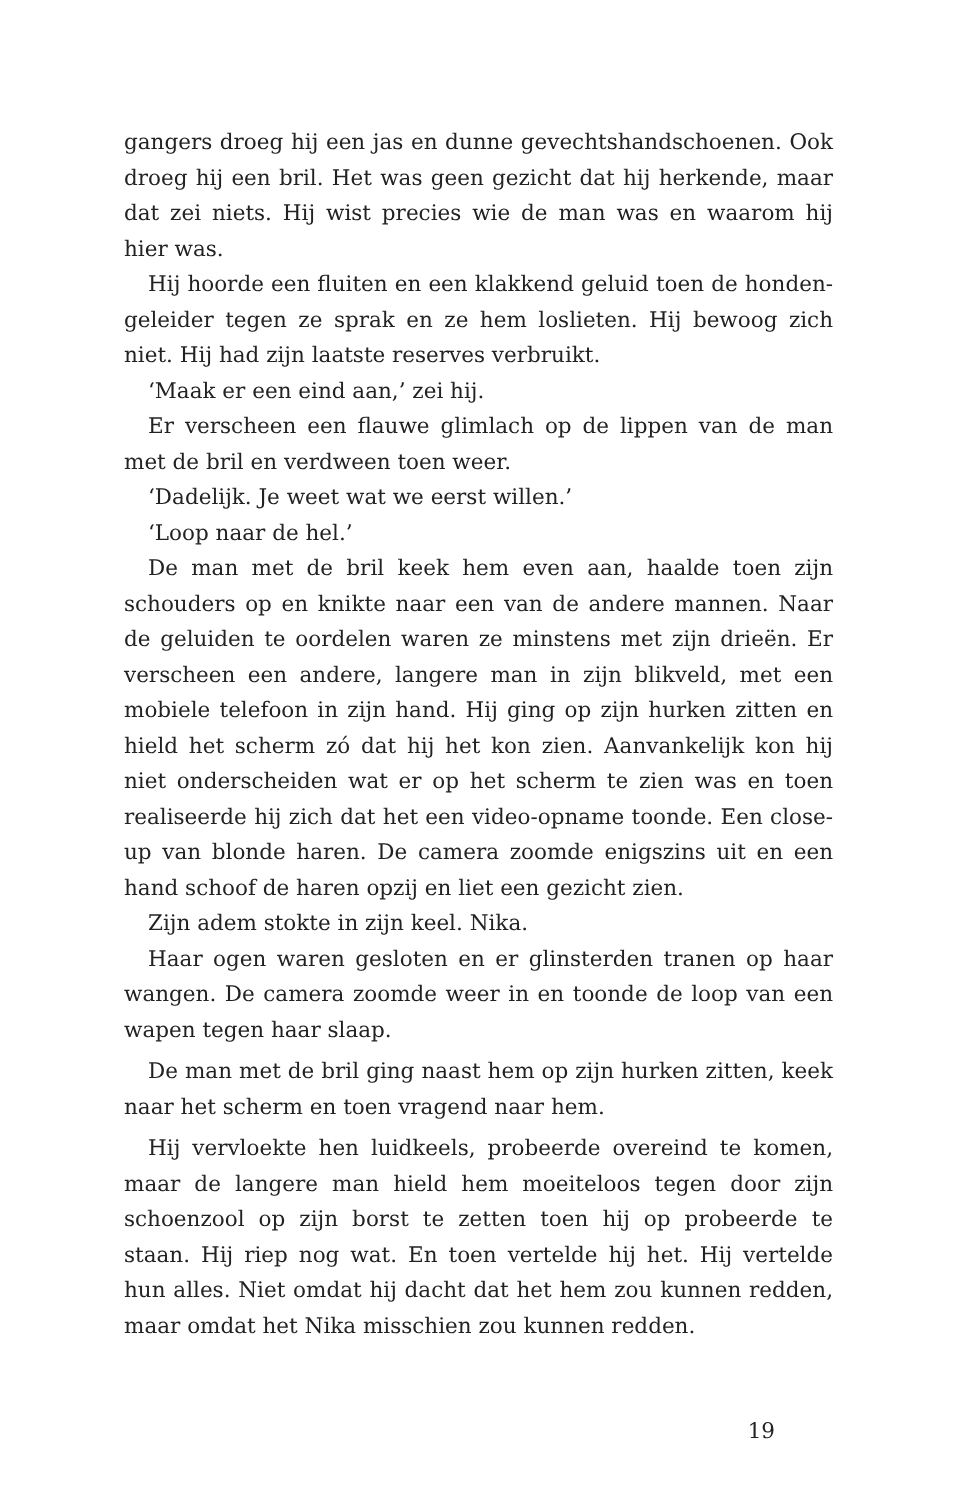gangers droeg hij een jas en dunne gevechtshandschoenen. Ook droeg hij een bril. Het was geen gezicht dat hij herkende, maar dat zei niets. Hij wist precies wie de man was en waarom hij hier was.
Hij hoorde een fluiten en een klakkend geluid toen de honden­geleider tegen ze sprak en ze hem loslieten. Hij bewoog zich niet. Hij had zijn laatste reserves verbruikt.
‘Maak er een eind aan,’ zei hij.
Er verscheen een flauwe glimlach op de lippen van de man met de bril en verdween toen weer.
‘Dadelijk. Je weet wat we eerst willen.’
‘Loop naar de hel.’
De man met de bril keek hem even aan, haalde toen zijn schou­ders op en knikte naar een van de andere mannen. Naar de gelui­den te oordelen waren ze minstens met zijn drieën. Er verscheen een andere, langere man in zijn blikveld, met een mobiele tele­foon in zijn hand. Hij ging op zijn hurken zitten en hield het scherm zó dat hij het kon zien. Aanvankelijk kon hij niet onder­scheiden wat er op het scherm te zien was en toen realiseerde hij zich dat het een video-opname toonde. Een close-up van blonde haren. De camera zoomde enigszins uit en een hand schoof de haren opzij en liet een gezicht zien.
Zijn adem stokte in zijn keel. Nika.
Haar ogen waren gesloten en er glinsterden tranen op haar wangen. De camera zoomde weer in en toonde de loop van een wapen tegen haar slaap.
De man met de bril ging naast hem op zijn hurken zitten, keek naar het scherm en toen vragend naar hem.
Hij vervloekte hen luidkeels, probeerde overeind te komen, maar de langere man hield hem moeiteloos tegen door zijn schoen­zool op zijn borst te zetten toen hij op probeerde te staan. Hij riep nog wat. En toen vertelde hij het. Hij vertelde hun alles. Niet omdat hij dacht dat het hem zou kunnen redden, maar omdat het Nika misschien zou kunnen redden.
19